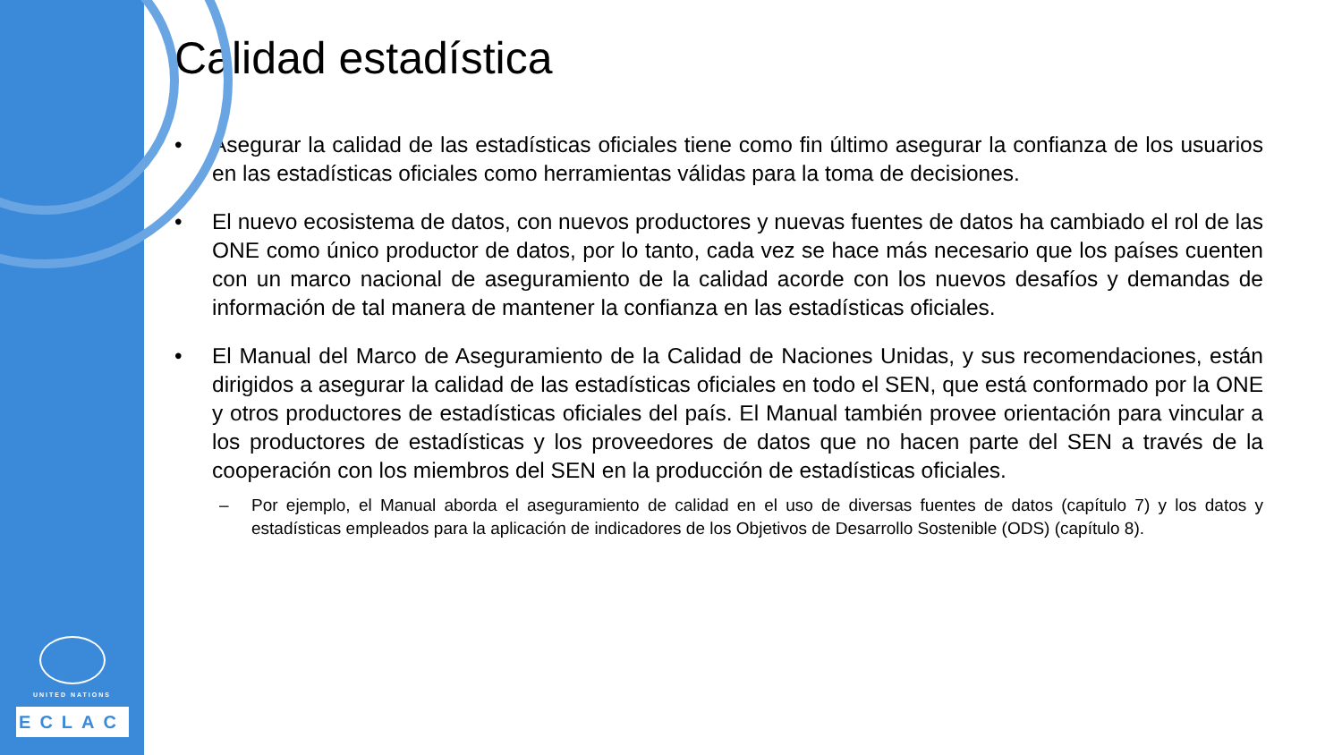UNITED NATIONS
ECLAC
Calidad estadística
• Asegurar la calidad de las estadísticas oficiales tiene como fin último asegurar la confianza de los usuarios en las estadísticas oficiales como herramientas válidas para la toma de decisiones.
• El nuevo ecosistema de datos, con nuevos productores y nuevas fuentes de datos ha cambiado el rol de las ONE como único productor de datos, por lo tanto, cada vez se hace más necesario que los países cuenten con un marco nacional de aseguramiento de la calidad acorde con los nuevos desafíos y demandas de información de tal manera de mantener la confianza en las estadísticas oficiales.
• El Manual del Marco de Aseguramiento de la Calidad de Naciones Unidas, y sus recomendaciones, están dirigidos a asegurar la calidad de las estadísticas oficiales en todo el SEN, que está conformado por la ONE y otros productores de estadísticas oficiales del país. El Manual también provee orientación para vincular a los productores de estadísticas y los proveedores de datos que no hacen parte del SEN a través de la cooperación con los miembros del SEN en la producción de estadísticas oficiales.
– Por ejemplo, el Manual aborda el aseguramiento de calidad en el uso de diversas fuentes de datos (capítulo 7) y los datos y estadísticas empleados para la aplicación de indicadores de los Objetivos de Desarrollo Sostenible (ODS) (capítulo 8).